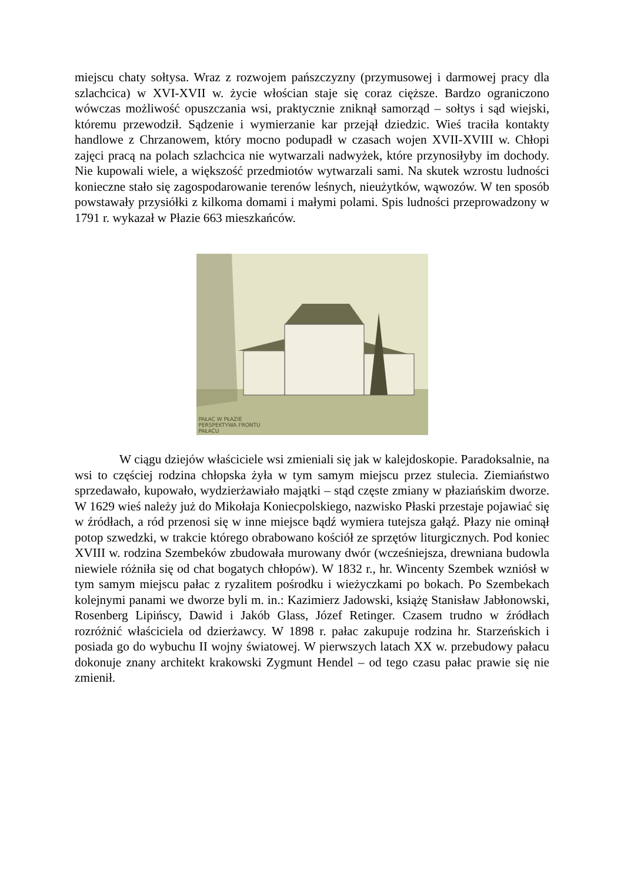miejscu chaty sołtysa. Wraz z rozwojem pańszczyzny (przymusowej i darmowej pracy dla szlachcica) w XVI-XVII w. życie włościan staje się coraz cięższe. Bardzo ograniczono wówczas możliwość opuszczania wsi, praktycznie zniknął samorząd – sołtys i sąd wiejski, któremu przewodził. Sądzenie i wymierzanie kar przejął dziedzic. Wieś traciła kontakty handlowe z Chrzanowem, który mocno podupadł w czasach wojen XVII-XVIII w. Chłopi zajęci pracą na polach szlachcica nie wytwarzali nadwyżek, które przynosiłyby im dochody. Nie kupowali wiele, a większość przedmiotów wytwarzali sami. Na skutek wzrostu ludności konieczne stało się zagospodarowanie terenów leśnych, nieużytków, wąwozów. W ten sposób powstawały przysiółki z kilkoma domami i małymi polami. Spis ludności przeprowadzony w 1791 r. wykazał w Płazie 663 mieszkańców.
PAŁAC W PŁAZIE
PERSPEKTYWA FRONTU
PAŁACU
W ciągu dziejów właściciele wsi zmieniali się jak w kalejdoskopie. Paradoksalnie, na wsi to częściej rodzina chłopska żyła w tym samym miejscu przez stulecia. Ziemiaństwo sprzedawało, kupowało, wydzierżawiało majątki – stąd częste zmiany w płaziańskim dworze. W 1629 wieś należy już do Mikołaja Koniecpolskiego, nazwisko Płaski przestaje pojawiać się w źródłach, a ród przenosi się w inne miejsce bądź wymiera tutejsza gałąź. Płazy nie ominął potop szwedzki, w trakcie którego obrabowano kościół ze sprzętów liturgicznych. Pod koniec XVIII w. rodzina Szembeków zbudowała murowany dwór (wcześniejsza, drewniana budowla niewiele różniła się od chat bogatych chłopów). W 1832 r., hr. Wincenty Szembek wzniósł w tym samym miejscu pałac z ryzalitem pośrodku i wieżyczkami po bokach. Po Szembekach kolejnymi panami we dworze byli m. in.: Kazimierz Jadowski, książę Stanisław Jabłonowski, Rosenberg Lipińscy, Dawid i Jakób Glass, Józef Retinger. Czasem trudno w źródłach rozróżnić właściciela od dzierżawcy. W 1898 r. pałac zakupuje rodzina hr. Starzeńskich i posiada go do wybuchu II wojny światowej. W pierwszych latach XX w. przebudowy pałacu dokonuje znany architekt krakowski Zygmunt Hendel – od tego czasu pałac prawie się nie zmienił.